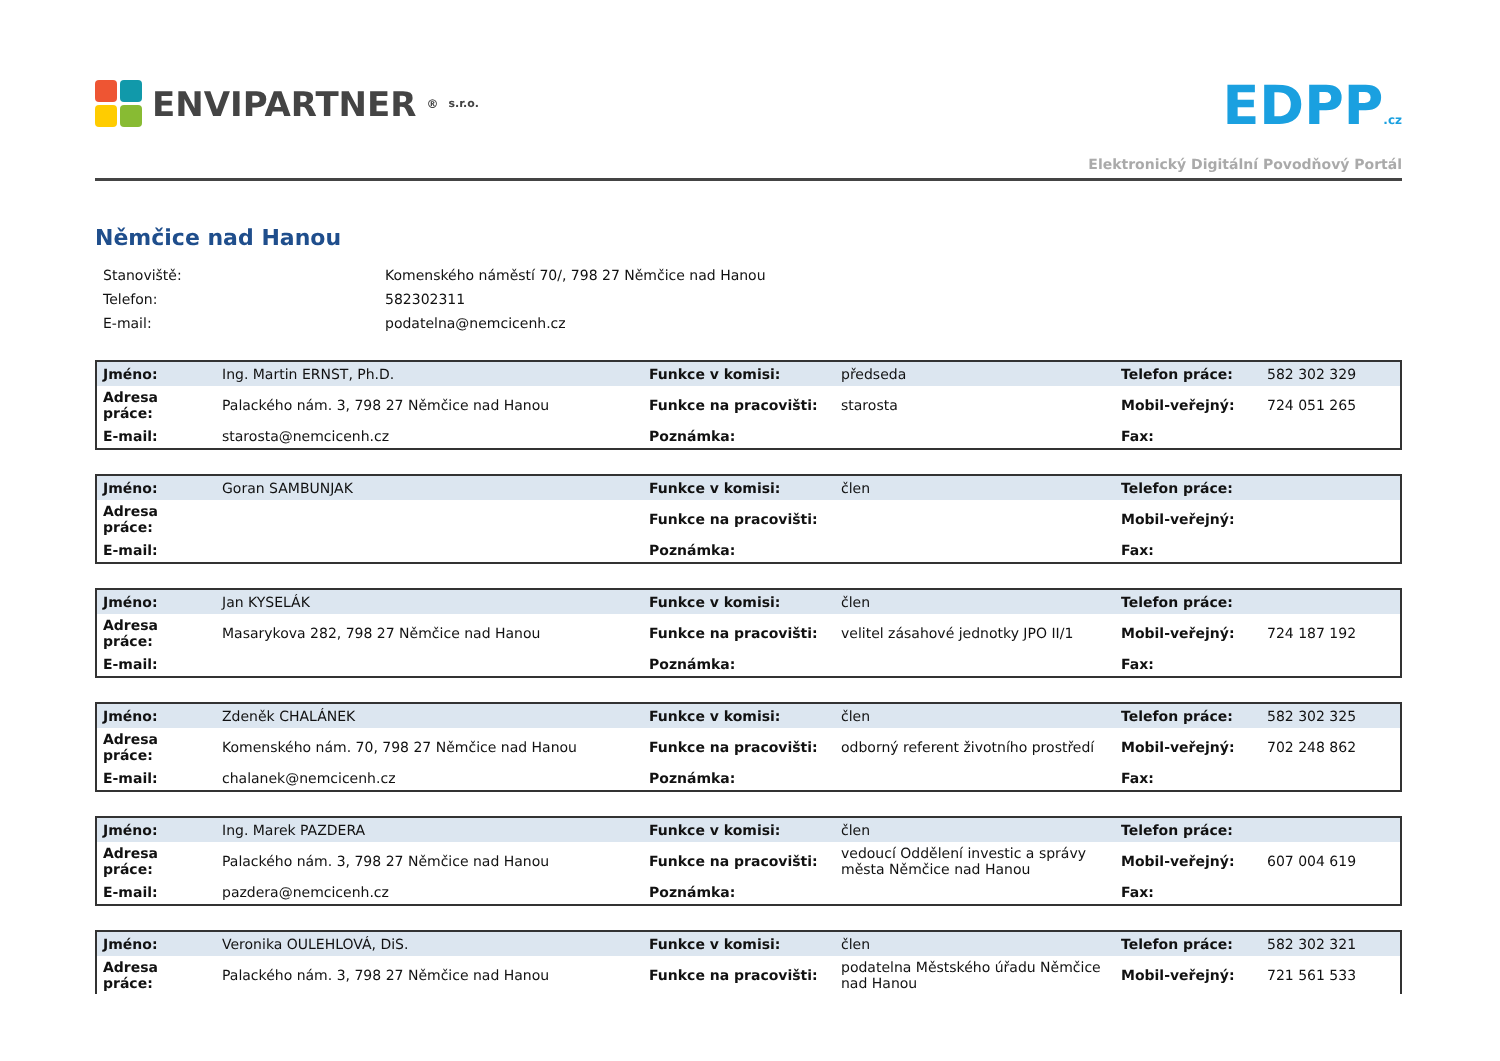ENVIPARTNER<sup>®</sup> s.r.o.
EDPP.cz
Elektronický Digitální Povodňový Portál
Němčice nad Hanou
| Stanoviště: | Komenského náměstí 70/, 798 27 Němčice nad Hanou |
| Telefon: | 582302311 |
| E-mail: | podatelna@nemcicenh.cz |
| Jméno: | Ing. Martin ERNST, Ph.D. | Funkce v komisi: | předseda | Telefon práce: | 582 302 329 |
| Adresa práce: | Palackého nám. 3, 798 27 Němčice nad Hanou | Funkce na pracovišti: | starosta | Mobil-veřejný: | 724 051 265 |
| E-mail: | starosta@nemcicenh.cz | Poznámka: | | Fax: | |
| Jméno: | Goran SAMBUNJAK | Funkce v komisi: | člen | Telefon práce: | |
| Adresa práce: | | Funkce na pracovišti: | | Mobil-veřejný: | |
| E-mail: | | Poznámka: | | Fax: | |
| Jméno: | Jan KYSELÁK | Funkce v komisi: | člen | Telefon práce: | |
| Adresa práce: | Masarykova 282, 798 27 Němčice nad Hanou | Funkce na pracovišti: | velitel zásahové jednotky JPO II/1 | Mobil-veřejný: | 724 187 192 |
| E-mail: | | Poznámka: | | Fax: | |
| Jméno: | Zdeněk CHALÁNEK | Funkce v komisi: | člen | Telefon práce: | 582 302 325 |
| Adresa práce: | Komenského nám. 70, 798 27 Němčice nad Hanou | Funkce na pracovišti: | odborný referent životního prostředí | Mobil-veřejný: | 702 248 862 |
| E-mail: | chalanek@nemcicenh.cz | Poznámka: | | Fax: | |
| Jméno: | Ing. Marek PAZDERA | Funkce v komisi: | člen | Telefon práce: | |
| Adresa práce: | Palackého nám. 3, 798 27 Němčice nad Hanou | Funkce na pracovišti: | vedoucí Oddělení investic a správy města Němčice nad Hanou | Mobil-veřejný: | 607 004 619 |
| E-mail: | pazdera@nemcicenh.cz | Poznámka: | | Fax: | |
| Jméno: | Veronika OULEHLOVÁ, DiS. | Funkce v komisi: | člen | Telefon práce: | 582 302 321 |
| Adresa práce: | Palackého nám. 3, 798 27 Němčice nad Hanou | Funkce na pracovišti: | podatelna Městského úřadu Němčice nad Hanou | Mobil-veřejný: | 721 561 533 |